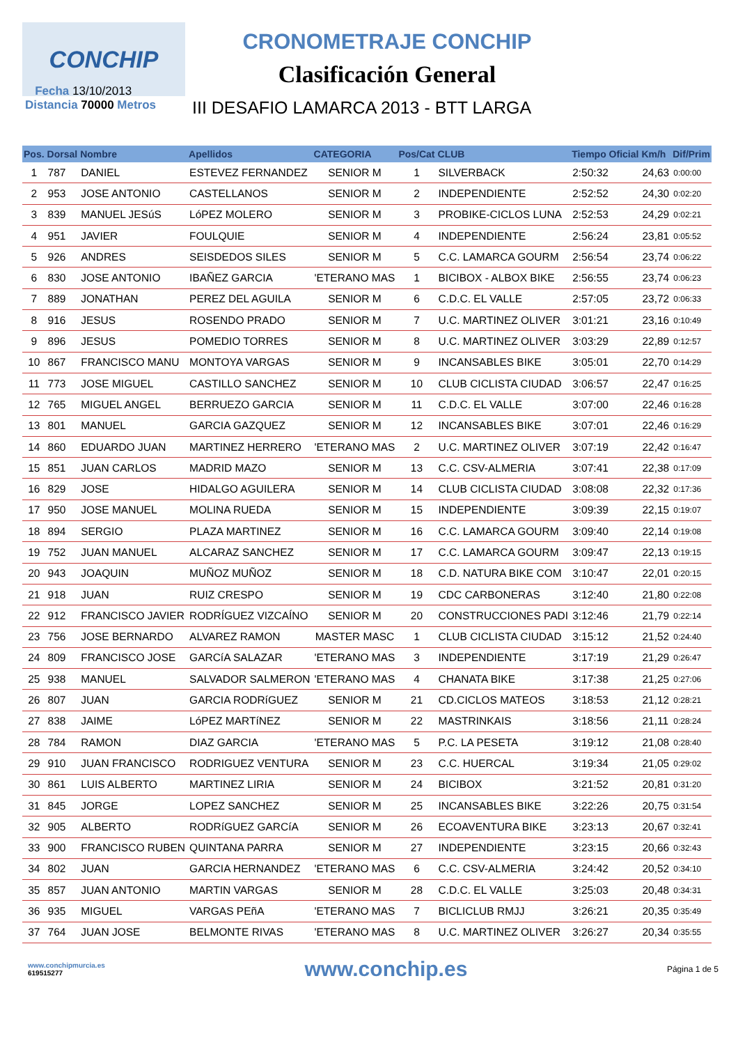CONCHIP
CRONOMETRAJE CONCHIP
Clasificación General
III DESAFIO LAMARCA 2013 - BTT LARGA
Fecha 13/10/2013
Distancia 70000 Metros
| Pos. | Dorsal | Nombre | Apellidos | CATEGORIA | Pos/Cat | CLUB | Tiempo Oficial | Km/h | Dif/Prim |
| --- | --- | --- | --- | --- | --- | --- | --- | --- | --- |
| 1 | 787 | DANIEL | ESTEVEZ FERNANDEZ | SENIOR M | 1 | SILVERBACK | 2:50:32 | 24,63 | 0:00:00 |
| 2 | 953 | JOSE ANTONIO | CASTELLANOS | SENIOR M | 2 | INDEPENDIENTE | 2:52:52 | 24,30 | 0:02:20 |
| 3 | 839 | MANUEL JESúS | LóPEZ MOLERO | SENIOR M | 3 | PROBIKE-CICLOS LUNA | 2:52:53 | 24,29 | 0:02:21 |
| 4 | 951 | JAVIER | FOULQUIE | SENIOR M | 4 | INDEPENDIENTE | 2:56:24 | 23,81 | 0:05:52 |
| 5 | 926 | ANDRES | SEISDEDOS SILES | SENIOR M | 5 | C.C. LAMARCA GOURM | 2:56:54 | 23,74 | 0:06:22 |
| 6 | 830 | JOSE ANTONIO | IBAÑEZ GARCIA | 'ETERANO MAS | 1 | BICIBOX - ALBOX BIKE | 2:56:55 | 23,74 | 0:06:23 |
| 7 | 889 | JONATHAN | PEREZ DEL AGUILA | SENIOR M | 6 | C.D.C. EL VALLE | 2:57:05 | 23,72 | 0:06:33 |
| 8 | 916 | JESUS | ROSENDO PRADO | SENIOR M | 7 | U.C. MARTINEZ OLIVER | 3:01:21 | 23,16 | 0:10:49 |
| 9 | 896 | JESUS | POMEDIO TORRES | SENIOR M | 8 | U.C. MARTINEZ OLIVER | 3:03:29 | 22,89 | 0:12:57 |
| 10 | 867 | FRANCISCO MANU | MONTOYA VARGAS | SENIOR M | 9 | INCANSABLES BIKE | 3:05:01 | 22,70 | 0:14:29 |
| 11 | 773 | JOSE MIGUEL | CASTILLO SANCHEZ | SENIOR M | 10 | CLUB CICLISTA CIUDAD | 3:06:57 | 22,47 | 0:16:25 |
| 12 | 765 | MIGUEL ANGEL | BERRUEZO GARCIA | SENIOR M | 11 | C.D.C. EL VALLE | 3:07:00 | 22,46 | 0:16:28 |
| 13 | 801 | MANUEL | GARCIA GAZQUEZ | SENIOR M | 12 | INCANSABLES BIKE | 3:07:01 | 22,46 | 0:16:29 |
| 14 | 860 | EDUARDO JUAN | MARTINEZ HERRERO | 'ETERANO MAS | 2 | U.C. MARTINEZ OLIVER | 3:07:19 | 22,42 | 0:16:47 |
| 15 | 851 | JUAN CARLOS | MADRID MAZO | SENIOR M | 13 | C.C. CSV-ALMERIA | 3:07:41 | 22,38 | 0:17:09 |
| 16 | 829 | JOSE | HIDALGO AGUILERA | SENIOR M | 14 | CLUB CICLISTA CIUDAD | 3:08:08 | 22,32 | 0:17:36 |
| 17 | 950 | JOSE MANUEL | MOLINA RUEDA | SENIOR M | 15 | INDEPENDIENTE | 3:09:39 | 22,15 | 0:19:07 |
| 18 | 894 | SERGIO | PLAZA MARTINEZ | SENIOR M | 16 | C.C. LAMARCA GOURM | 3:09:40 | 22,14 | 0:19:08 |
| 19 | 752 | JUAN MANUEL | ALCARAZ SANCHEZ | SENIOR M | 17 | C.C. LAMARCA GOURM | 3:09:47 | 22,13 | 0:19:15 |
| 20 | 943 | JOAQUIN | MUÑOZ MUÑOZ | SENIOR M | 18 | C.D. NATURA BIKE COM | 3:10:47 | 22,01 | 0:20:15 |
| 21 | 918 | JUAN | RUIZ CRESPO | SENIOR M | 19 | CDC CARBONERAS | 3:12:40 | 21,80 | 0:22:08 |
| 22 | 912 | FRANCISCO JAVIER | RODRÍGUEZ VIZCAÍNO | SENIOR M | 20 | CONSTRUCCIONES PADI | 3:12:46 | 21,79 | 0:22:14 |
| 23 | 756 | JOSE BERNARDO | ALVAREZ RAMON | MASTER MASC | 1 | CLUB CICLISTA CIUDAD | 3:15:12 | 21,52 | 0:24:40 |
| 24 | 809 | FRANCISCO JOSE | GARCíA SALAZAR | 'ETERANO MAS | 3 | INDEPENDIENTE | 3:17:19 | 21,29 | 0:26:47 |
| 25 | 938 | MANUEL | SALVADOR SALMERON | 'ETERANO MAS | 4 | CHANATA BIKE | 3:17:38 | 21,25 | 0:27:06 |
| 26 | 807 | JUAN | GARCIA RODRíGUEZ | SENIOR M | 21 | CD.CICLOS MATEOS | 3:18:53 | 21,12 | 0:28:21 |
| 27 | 838 | JAIME | LóPEZ MARTíNEZ | SENIOR M | 22 | MASTRINKAIS | 3:18:56 | 21,11 | 0:28:24 |
| 28 | 784 | RAMON | DIAZ GARCIA | 'ETERANO MAS | 5 | P.C. LA PESETA | 3:19:12 | 21,08 | 0:28:40 |
| 29 | 910 | JUAN FRANCISCO | RODRIGUEZ VENTURA | SENIOR M | 23 | C.C. HUERCAL | 3:19:34 | 21,05 | 0:29:02 |
| 30 | 861 | LUIS ALBERTO | MARTINEZ LIRIA | SENIOR M | 24 | BICIBOX | 3:21:52 | 20,81 | 0:31:20 |
| 31 | 845 | JORGE | LOPEZ SANCHEZ | SENIOR M | 25 | INCANSABLES BIKE | 3:22:26 | 20,75 | 0:31:54 |
| 32 | 905 | ALBERTO | RODRíGUEZ GARCíA | SENIOR M | 26 | ECOAVENTURA BIKE | 3:23:13 | 20,67 | 0:32:41 |
| 33 | 900 | FRANCISCO RUBEN | QUINTANA PARRA | SENIOR M | 27 | INDEPENDIENTE | 3:23:15 | 20,66 | 0:32:43 |
| 34 | 802 | JUAN | GARCIA HERNANDEZ | 'ETERANO MAS | 6 | C.C. CSV-ALMERIA | 3:24:42 | 20,52 | 0:34:10 |
| 35 | 857 | JUAN ANTONIO | MARTIN VARGAS | SENIOR M | 28 | C.D.C. EL VALLE | 3:25:03 | 20,48 | 0:34:31 |
| 36 | 935 | MIGUEL | VARGAS PEñA | 'ETERANO MAS | 7 | BICLICLUB RMJJ | 3:26:21 | 20,35 | 0:35:49 |
| 37 | 764 | JUAN JOSE | BELMONTE RIVAS | 'ETERANO MAS | 8 | U.C. MARTINEZ OLIVER | 3:26:27 | 20,34 | 0:35:55 |
www.conchipmurcia.es
619515277
www.conchip.es
Página 1 de 5